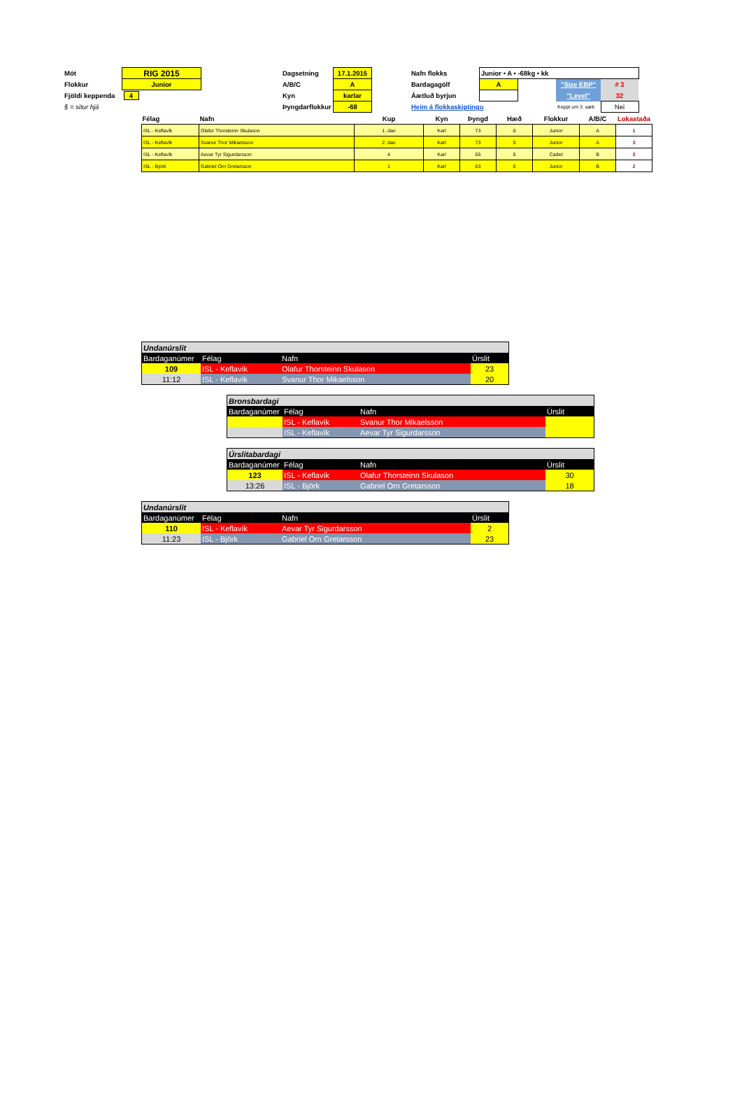| Mót | RIG 2015 | | Dagsetning | 17.1.2015 | | Nafn flokks | Junior • A • -68kg • kk | | | |
| Flokkur | Junior | | A/B/C | A | | Bardagagólf | A | | "Size EBP" | # 3 |
| Fjöldi keppenda | 4 | | Kyn | karlar | | Áætluð byrjun | | | "Level" | 32 |
| § = situr hjá | | | Þyngdarflokkur | -68 | | Heim á flokkaskiptingu | | | Keppt um 3. sæti | Nei |
| Félag | Nafn | Kup | Kyn | Þyngd | Hæð | Flokkur | A/B/C | Lokastaða |
| --- | --- | --- | --- | --- | --- | --- | --- | --- |
| ISL - Keflavík | Olafur Thorsteinn Skulason | 1. dan | Karl | 73 | 0 | Junior | A | 1 |
| ISL - Keflavík | Svanur Thor Mikaelsson | 2. dan | Karl | 73 | 0 | Junior | A | 3 |
| ISL - Keflavík | Aevar Tyr Sigurdarsson | 4 | Karl | 65 | 0 | Cadet | B | 3 |
| ISL - Björk | Gabriel Orn Gretarsson | 1 | Karl | 63 | 0 | Junior | B | 2 |
| Undanúrslit | | | |
| Bardaganúmer | Félag | Nafn | Úrslit |
| 109 | ISL - Keflavík | Olafur Thorsteinn Skulason | 23 |
| 11:12 | ISL - Keflavík | Svanur Thor Mikaelsson | 20 |
| Bronsbardagi | | | |
| Bardaganúmer | Félag | Nafn | Úrslit |
| | ISL - Keflavík | Svanur Thor Mikaelsson | |
| | ISL - Keflavík | Aevar Tyr Sigurdarsson | |
| Úrslitabardagi | | | |
| Bardaganúmer | Félag | Nafn | Úrslit |
| 123 | ISL - Keflavík | Olafur Thorsteinn Skulason | 30 |
| 13:26 | ISL - Björk | Gabriel Orn Gretarsson | 18 |
| Undanúrslit | | | |
| Bardaganúmer | Félag | Nafn | Úrslit |
| 110 | ISL - Keflavík | Aevar Tyr Sigurdarsson | 2 |
| 11:23 | ISL - Björk | Gabriel Orn Gretarsson | 23 |